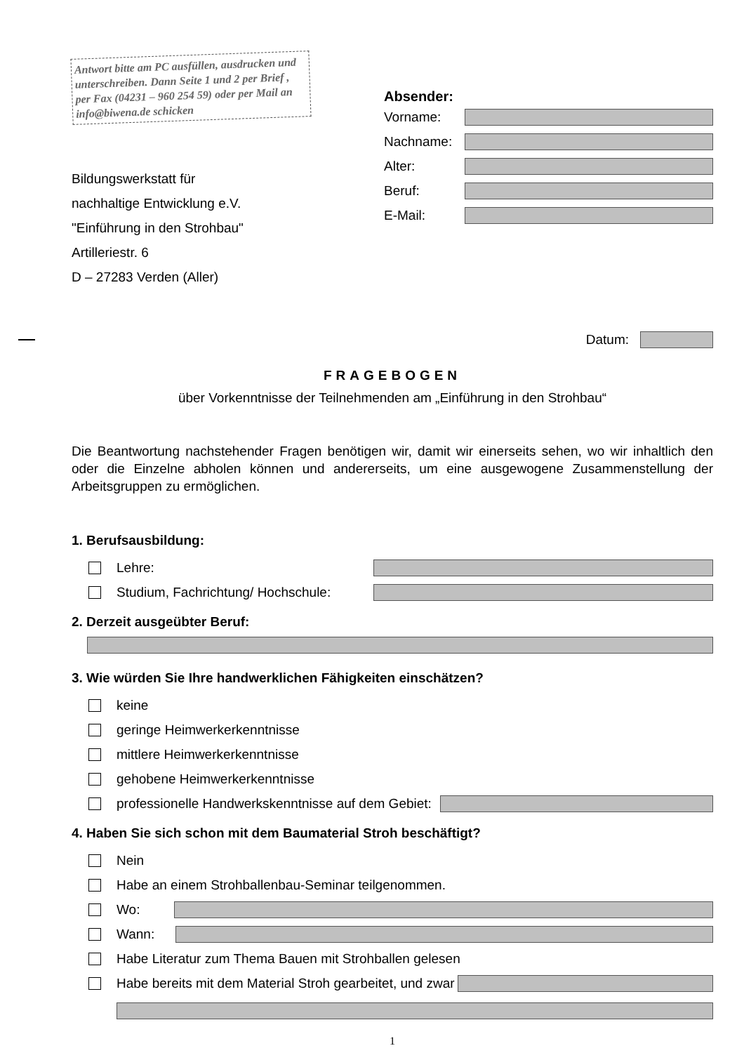Antwort bitte am PC ausfüllen, ausdrucken und unterschreiben. Dann Seite 1 und 2 per Brief , per Fax (04231 – 960 254 59) oder per Mail an info@biwena.de schicken
Bildungswerkstatt für
nachhaltige Entwicklung e.V.
"Einführung in den Strohbau"
Artilleriestr. 6
D – 27283 Verden (Aller)
Absender:
Vorname:
Nachname:
Alter:
Beruf:
E-Mail:
Datum:
FRAGEBOGEN
über Vorkenntnisse der Teilnehmenden am „Einführung in den Strohbau“
Die Beantwortung nachstehender Fragen benötigen wir, damit wir einerseits sehen, wo wir inhaltlich den oder die Einzelne abholen können und andererseits, um eine ausgewogene Zusammenstellung der Arbeitsgruppen zu ermöglichen.
1. Berufsausbildung:
Lehre:
Studium, Fachrichtung/ Hochschule:
2. Derzeit ausgeübter Beruf:
3. Wie würden Sie Ihre handwerklichen Fähigkeiten einschätzen?
keine
geringe Heimwerkerkenntnisse
mittlere Heimwerkerkenntnisse
gehobene Heimwerkerkenntnisse
professionelle Handwerkskenntnisse auf dem Gebiet:
4. Haben Sie sich schon mit dem Baumaterial Stroh beschäftigt?
Nein
Habe an einem Strohballenbau-Seminar teilgenommen.
Wo:
Wann:
Habe Literatur zum Thema Bauen mit Strohballen gelesen
Habe bereits mit dem Material Stroh gearbeitet, und zwar
1